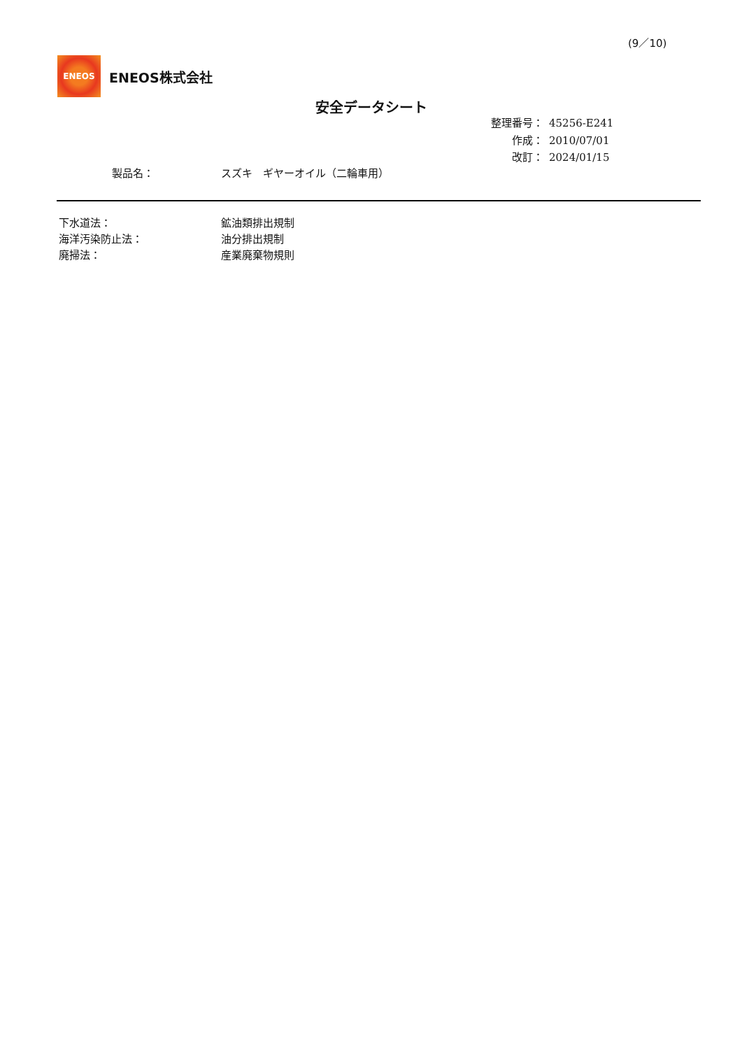(9／10)
ENEOS
ENEOS株式会社
安全データシート
| 整理番号： | 45256-E241 |
| 作成： | 2010/07/01 |
| 改訂： | 2024/01/15 |
製品名： スズキ　ギヤーオイル（二輪車用）
| 下水道法： | 鉱油類排出規制 |
| 海洋汚染防止法： | 油分排出規制 |
| 廃掃法： | 産業廃棄物規則 |